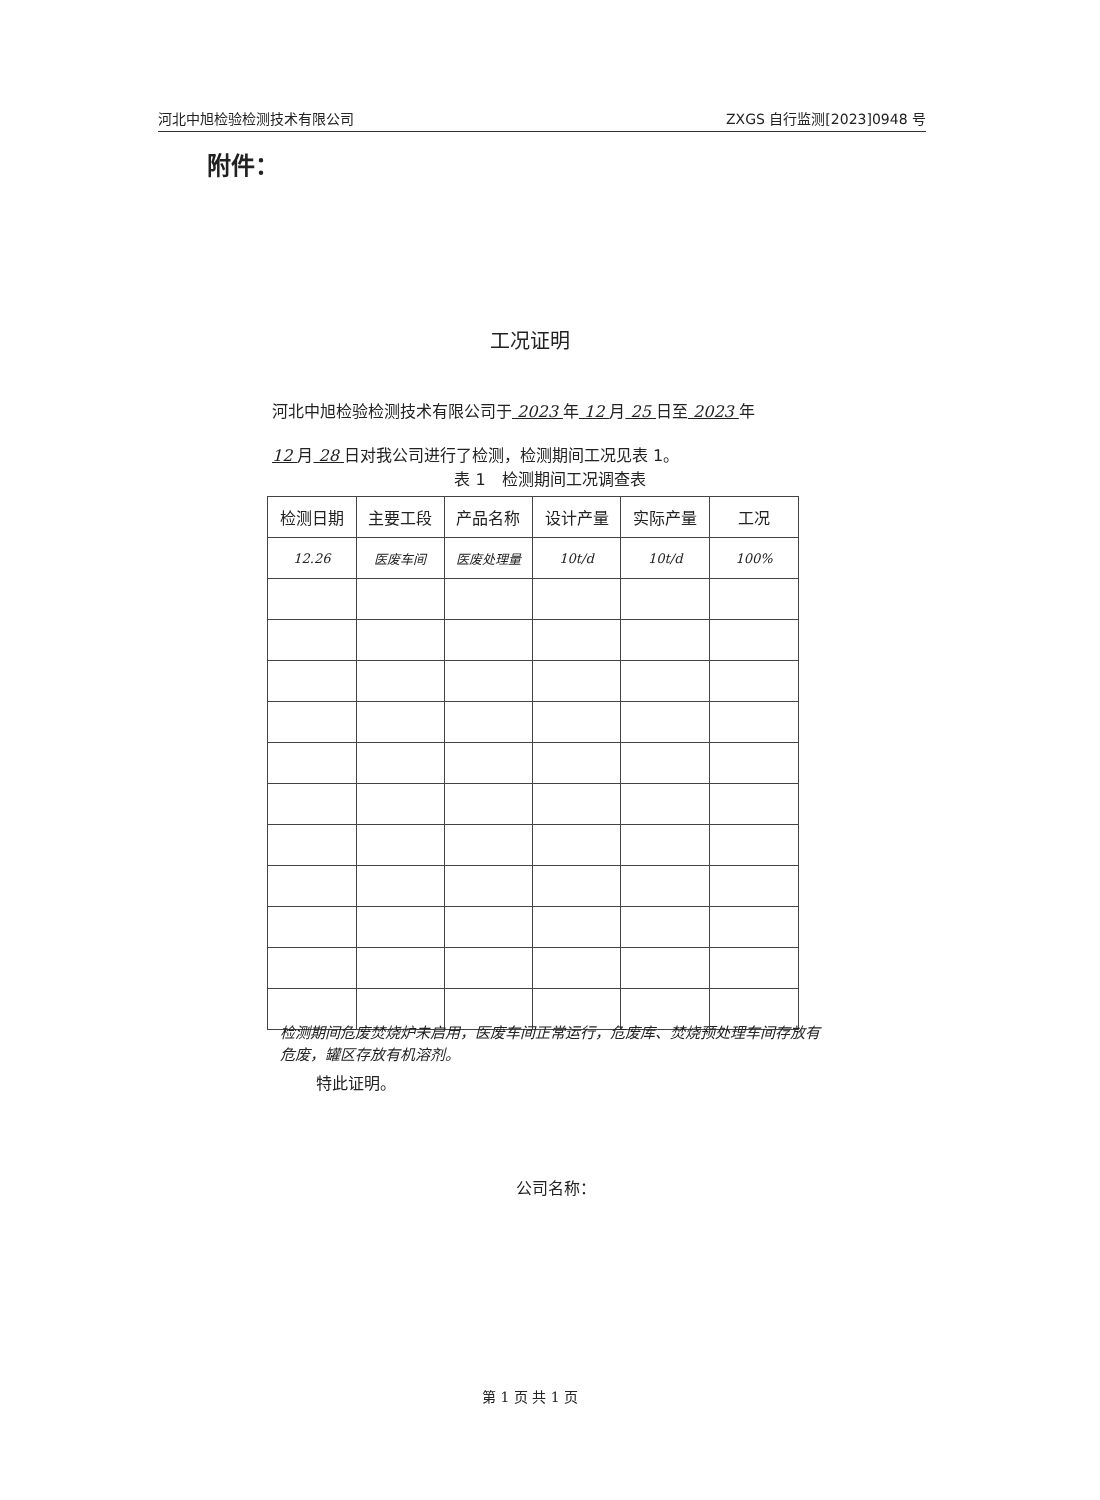河北中旭检验检测技术有限公司 ZXGS 自行监测[2023]0948 号
附件：
工况证明
河北中旭检验检测技术有限公司于 2023 年 12 月 25 日至 2023 年
12 月 28 日对我公司进行了检测，检测期间工况见表 1。
表 1　检测期间工况调查表
| 检测日期 | 主要工段 | 产品名称 | 设计产量 | 实际产量 | 工况 |
| --- | --- | --- | --- | --- | --- |
| 12.26 | 医废车间 | 医废处理量 | 10t/d | 10t/d | 100% |
检测期间危废焚烧炉未启用，医废车间正常运行，危废库、焚烧预处理车间存放有危废，罐区存放有机溶剂。
特此证明。
公司名称：
第 1 页 共 1 页